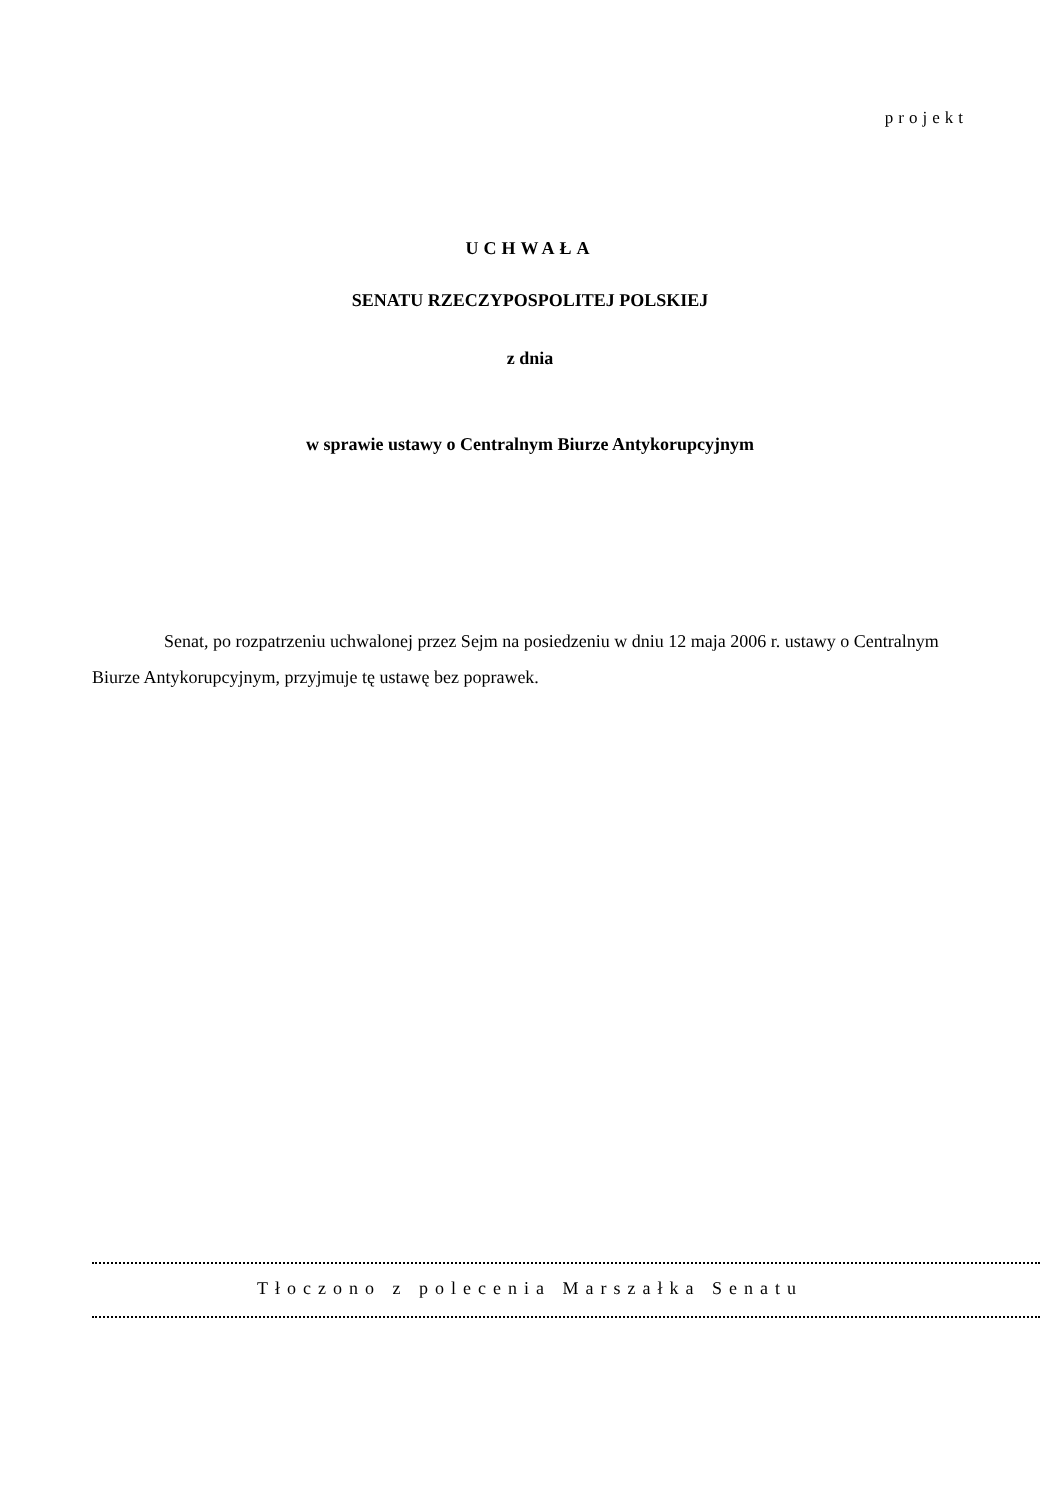projekt
UCHWAŁA
SENATU RZECZYPOSPOLITEJ POLSKIEJ
z dnia
w sprawie ustawy o Centralnym Biurze Antykorupcyjnym
Senat, po rozpatrzeniu uchwalonej przez Sejm na posiedzeniu w dniu 12 maja 2006 r. ustawy o Centralnym Biurze Antykorupcyjnym, przyjmuje tę ustawę bez poprawek.
Tłoczono z polecenia Marszałka Senatu